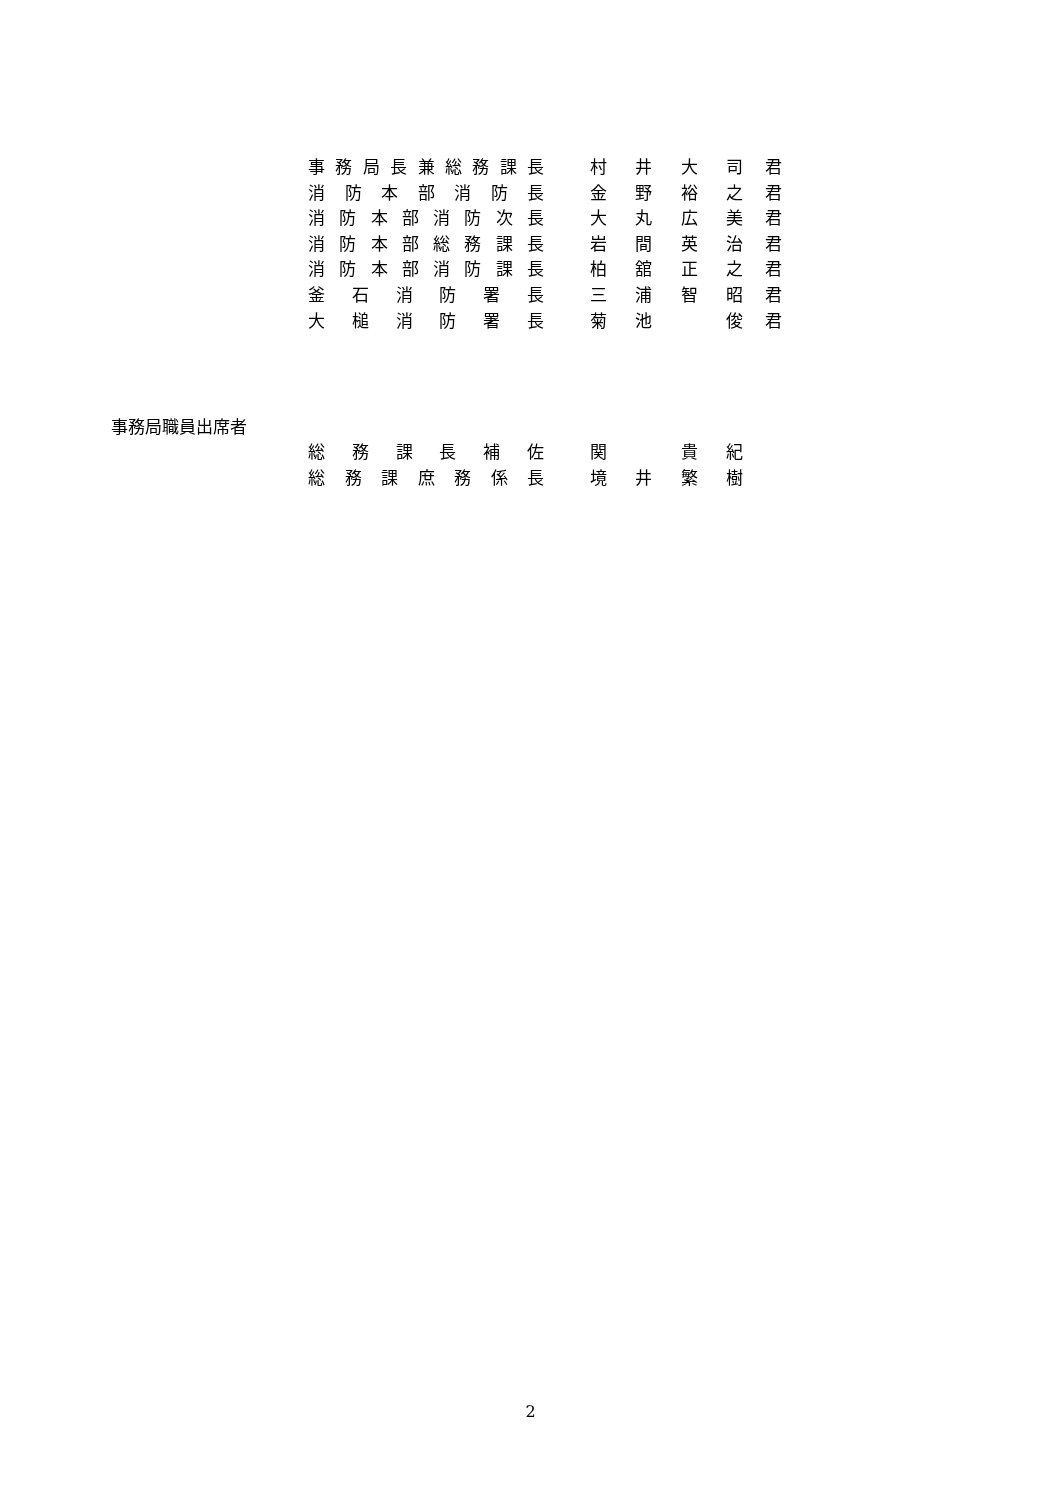事務局長兼総務課長 村 井 大 司 君
消防本部消防長 金 野 裕 之 君
消防本部消防次長 大 丸 広 美 君
消防本部総務課長 岩 間 英 治 君
消防本部消防課長 柏 舘 正 之 君
釜石消防署長 三 浦 智 昭 君
大槌消防署長 菊池　 俊 君
事務局職員出席者
総務課長補佐 関　 貴紀
総務課庶務係長 境井繁樹
2